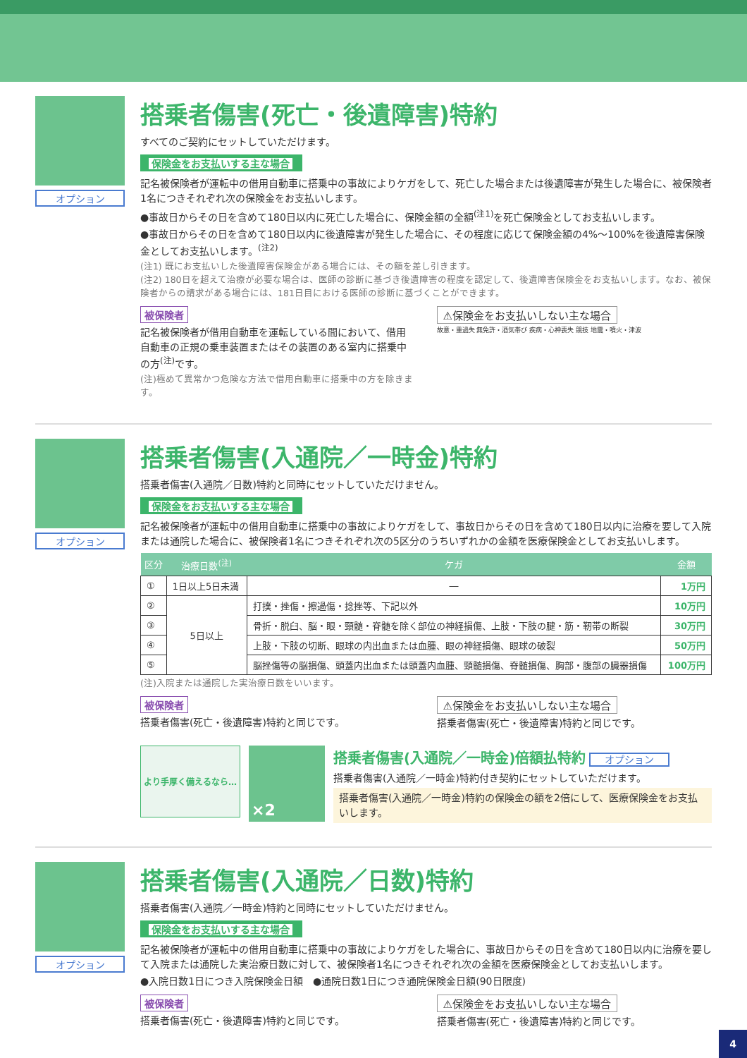オプション
搭乗者傷害(死亡・後遺障害)特約
すべてのご契約にセットしていただけます。
保険金をお支払いする主な場合
記名被保険者が運転中の借用自動車に搭乗中の事故によりケガをして、死亡した場合または後遺障害が発生した場合に、被保険者1名につきそれぞれ次の保険金をお支払いします。
●事故日からその日を含めて180日以内に死亡した場合に、保険金額の全額<sup>(注1)</sup>を死亡保険金としてお支払いします。
●事故日からその日を含めて180日以内に後遺障害が発生した場合に、その程度に応じて保険金額の4%～100%を後遺障害保険金としてお支払いします。<sup>(注2)</sup>
(注1) 既にお支払いした後遺障害保険金がある場合には、その額を差し引きます。
(注2) 180日を超えて治療が必要な場合は、医師の診断に基づき後遺障害の程度を認定して、後遺障害保険金をお支払いします。なお、被保険者からの請求がある場合には、181日目における医師の診断に基づくことができます。
被保険者
記名被保険者が借用自動車を運転している間において、借用自動車の正規の乗車装置またはその装置のある室内に搭乗中の方<sup>(注)</sup>です。
(注)極めて異常かつ危険な方法で借用自動車に搭乗中の方を除きます。
⚠保険金をお支払いしない主な場合
故意・重過失 無免許・酒気帯び 疾病・心神喪失 競技 地震・噴火・津波
オプション
搭乗者傷害(入通院／一時金)特約
搭乗者傷害(入通院／日数)特約と同時にセットしていただけません。
保険金をお支払いする主な場合
記名被保険者が運転中の借用自動車に搭乗中の事故によりケガをして、事故日からその日を含めて180日以内に治療を要して入院または通院した場合に、被保険者1名につきそれぞれ次の5区分のうちいずれかの金額を医療保険金としてお支払いします。
| 区分 | 治療日数<sup>(注)</sup> | ケガ | 金額 |
| --- | --- | --- | --- |
| ① | 1日以上5日未満 | ― | 1万円 |
| ② | 5日以上 | 打撲・挫傷・擦過傷・捻挫等、下記以外 | 10万円 |
| ③ | | 骨折・脱臼、脳・眼・頸髄・脊髄を除く部位の神経損傷、上肢・下肢の腱・筋・靭帯の断裂 | 30万円 |
| ④ | | 上肢・下肢の切断、眼球の内出血または血腫、眼の神経損傷、眼球の破裂 | 50万円 |
| ⑤ | | 脳挫傷等の脳損傷、頭蓋内出血または頭蓋内血腫、頸髄損傷、脊髄損傷、胸部・腹部の臓器損傷 | 100万円 |
(注)入院または通院した実治療日数をいいます。
被保険者
搭乗者傷害(死亡・後遺障害)特約と同じです。
⚠保険金をお支払いしない主な場合
搭乗者傷害(死亡・後遺障害)特約と同じです。
より手厚く備えるなら…
×2
搭乗者傷害(入通院／一時金)倍額払特約 オプション
搭乗者傷害(入通院／一時金)特約付き契約にセットしていただけます。
搭乗者傷害(入通院／一時金)特約の保険金の額を2倍にして、医療保険金をお支払いします。
オプション
搭乗者傷害(入通院／日数)特約
搭乗者傷害(入通院／一時金)特約と同時にセットしていただけません。
保険金をお支払いする主な場合
記名被保険者が運転中の借用自動車に搭乗中の事故によりケガをした場合に、事故日からその日を含めて180日以内に治療を要して入院または通院した実治療日数に対して、被保険者1名につきそれぞれ次の金額を医療保険金としてお支払いします。
●入院日数1日につき入院保険金日額　●通院日数1日につき通院保険金日額(90日限度)
被保険者
搭乗者傷害(死亡・後遺障害)特約と同じです。
⚠保険金をお支払いしない主な場合
搭乗者傷害(死亡・後遺障害)特約と同じです。
4